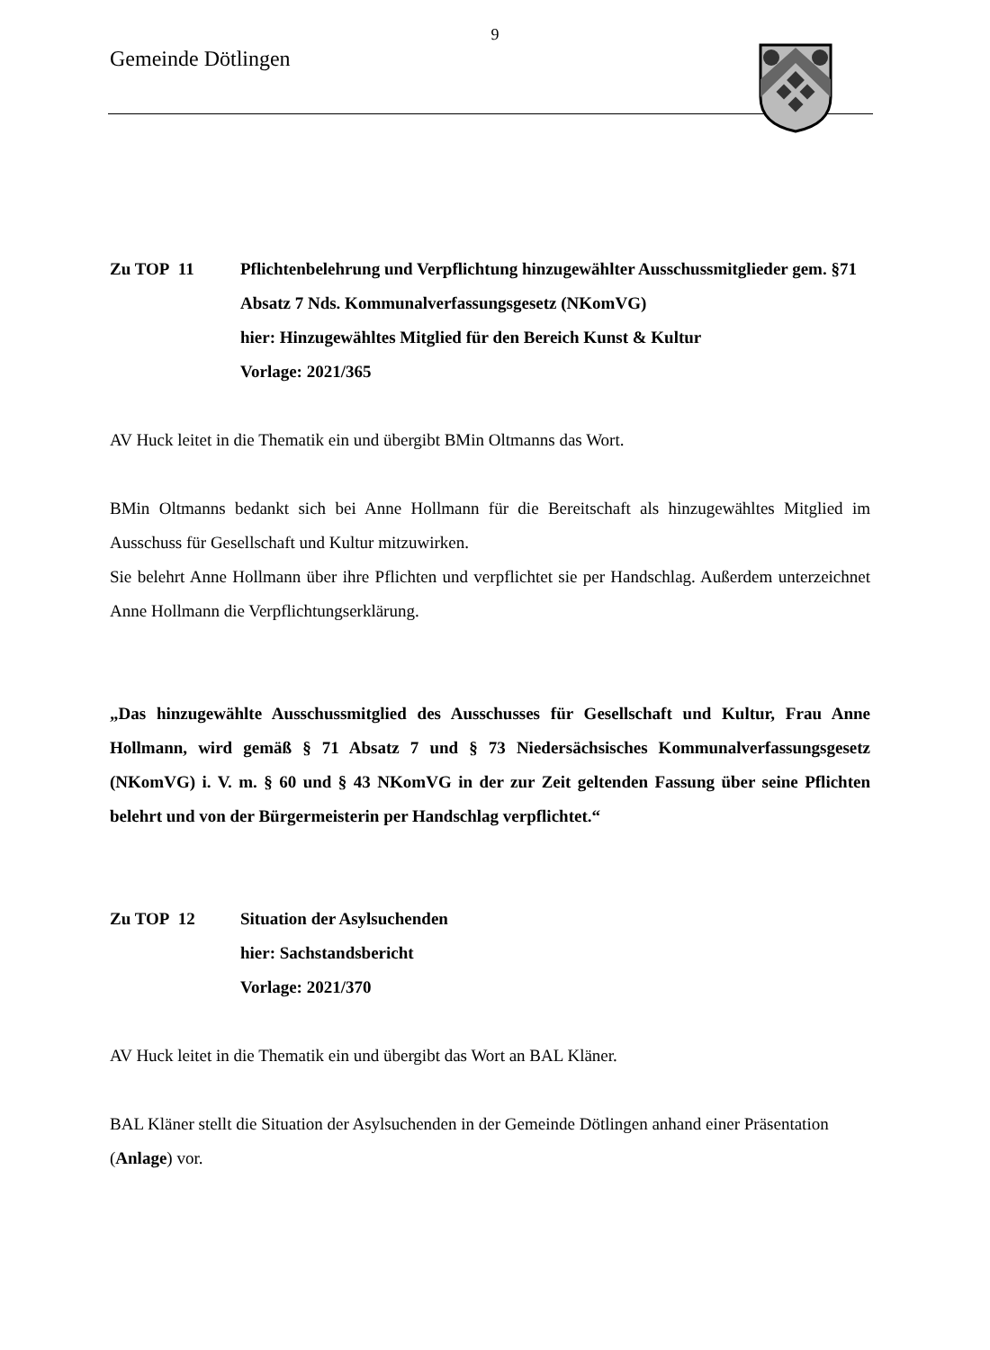9
Gemeinde Dötlingen
Zu TOP 11 Pflichtenbelehrung und Verpflichtung hinzugewählter Ausschussmitglieder gem. §71 Absatz 7 Nds. Kommunalverfassungsgesetz (NKomVG)
hier: Hinzugewähltes Mitglied für den Bereich Kunst & Kultur
Vorlage: 2021/365
AV Huck leitet in die Thematik ein und übergibt BMin Oltmanns das Wort.
BMin Oltmanns bedankt sich bei Anne Hollmann für die Bereitschaft als hinzugewähltes Mitglied im Ausschuss für Gesellschaft und Kultur mitzuwirken.
Sie belehrt Anne Hollmann über ihre Pflichten und verpflichtet sie per Handschlag. Außerdem unterzeichnet Anne Hollmann die Verpflichtungserklärung.
„Das hinzugewählte Ausschussmitglied des Ausschusses für Gesellschaft und Kultur, Frau Anne Hollmann, wird gemäß § 71 Absatz 7 und § 73 Niedersächsisches Kommunalverfassungsgesetz (NKomVG) i. V. m. § 60 und § 43 NKomVG in der zur Zeit geltenden Fassung über seine Pflichten belehrt und von der Bürgermeisterin per Handschlag verpflichtet.“
Zu TOP 12 Situation der Asylsuchenden
hier: Sachstandsbericht
Vorlage: 2021/370
AV Huck leitet in die Thematik ein und übergibt das Wort an BAL Kläner.
BAL Kläner stellt die Situation der Asylsuchenden in der Gemeinde Dötlingen anhand einer Präsentation (Anlage) vor.